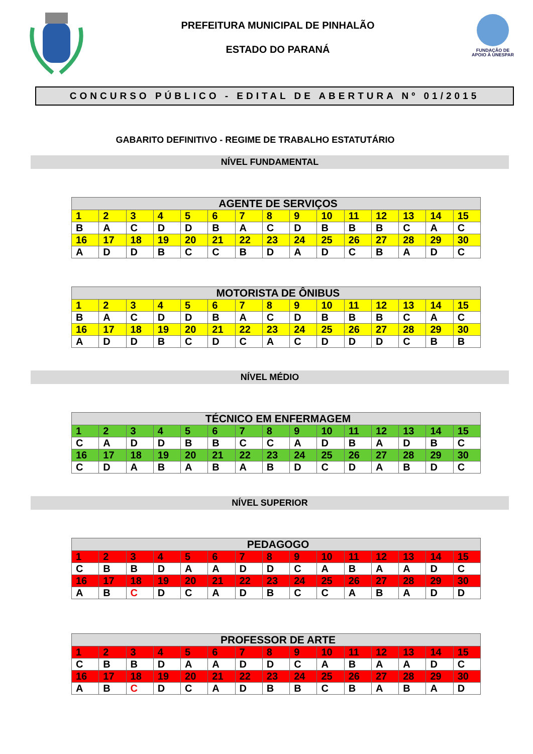PREFEITURA MUNICIPAL DE PINHALÃO
ESTADO DO PARANÁ
FUNDAÇÃO DE
APOIO À UNESPAR
CONCURSO PÚBLICO - EDITAL DE ABERTURA Nº 01/2015
GABARITO DEFINITIVO - REGIME DE TRABALHO ESTATUTÁRIO
NÍVEL FUNDAMENTAL
| AGENTE DE SERVIÇOS | | | | | | | | | | | | | | |
| --- | --- | --- | --- | --- | --- | --- | --- | --- | --- | --- | --- | --- | --- | --- |
| 1 | 2 | 3 | 4 | 5 | 6 | 7 | 8 | 9 | 10 | 11 | 12 | 13 | 14 | 15 |
| B | A | C | D | D | B | A | C | D | B | B | B | C | A | C |
| 16 | 17 | 18 | 19 | 20 | 21 | 22 | 23 | 24 | 25 | 26 | 27 | 28 | 29 | 30 |
| A | D | D | B | C | C | B | D | A | D | C | B | A | D | C |
| MOTORISTA DE ÔNIBUS | | | | | | | | | | | | | | |
| --- | --- | --- | --- | --- | --- | --- | --- | --- | --- | --- | --- | --- | --- | --- |
| 1 | 2 | 3 | 4 | 5 | 6 | 7 | 8 | 9 | 10 | 11 | 12 | 13 | 14 | 15 |
| B | A | C | D | D | B | A | C | D | B | B | B | C | A | C |
| 16 | 17 | 18 | 19 | 20 | 21 | 22 | 23 | 24 | 25 | 26 | 27 | 28 | 29 | 30 |
| A | D | D | B | C | D | C | A | C | D | D | D | C | B | B |
NÍVEL MÉDIO
| TÉCNICO EM ENFERMAGEM | | | | | | | | | | | | | | |
| --- | --- | --- | --- | --- | --- | --- | --- | --- | --- | --- | --- | --- | --- | --- |
| 1 | 2 | 3 | 4 | 5 | 6 | 7 | 8 | 9 | 10 | 11 | 12 | 13 | 14 | 15 |
| C | A | D | D | B | B | C | C | A | D | B | A | D | B | C |
| 16 | 17 | 18 | 19 | 20 | 21 | 22 | 23 | 24 | 25 | 26 | 27 | 28 | 29 | 30 |
| C | D | A | B | A | B | A | B | D | C | D | A | B | D | C |
NÍVEL SUPERIOR
| PEDAGOGO | | | | | | | | | | | | | | |
| --- | --- | --- | --- | --- | --- | --- | --- | --- | --- | --- | --- | --- | --- | --- |
| 1 | 2 | 3 | 4 | 5 | 6 | 7 | 8 | 9 | 10 | 11 | 12 | 13 | 14 | 15 |
| C | B | B | D | A | A | D | D | C | A | B | A | A | D | C |
| 16 | 17 | 18 | 19 | 20 | 21 | 22 | 23 | 24 | 25 | 26 | 27 | 28 | 29 | 30 |
| A | B | C | D | C | A | D | B | C | C | A | B | A | D | D |
| PROFESSOR DE ARTE | | | | | | | | | | | | | | |
| --- | --- | --- | --- | --- | --- | --- | --- | --- | --- | --- | --- | --- | --- | --- |
| 1 | 2 | 3 | 4 | 5 | 6 | 7 | 8 | 9 | 10 | 11 | 12 | 13 | 14 | 15 |
| C | B | B | D | A | A | D | D | C | A | B | A | A | D | C |
| 16 | 17 | 18 | 19 | 20 | 21 | 22 | 23 | 24 | 25 | 26 | 27 | 28 | 29 | 30 |
| A | B | C | D | C | A | D | B | B | C | B | A | B | A | D |